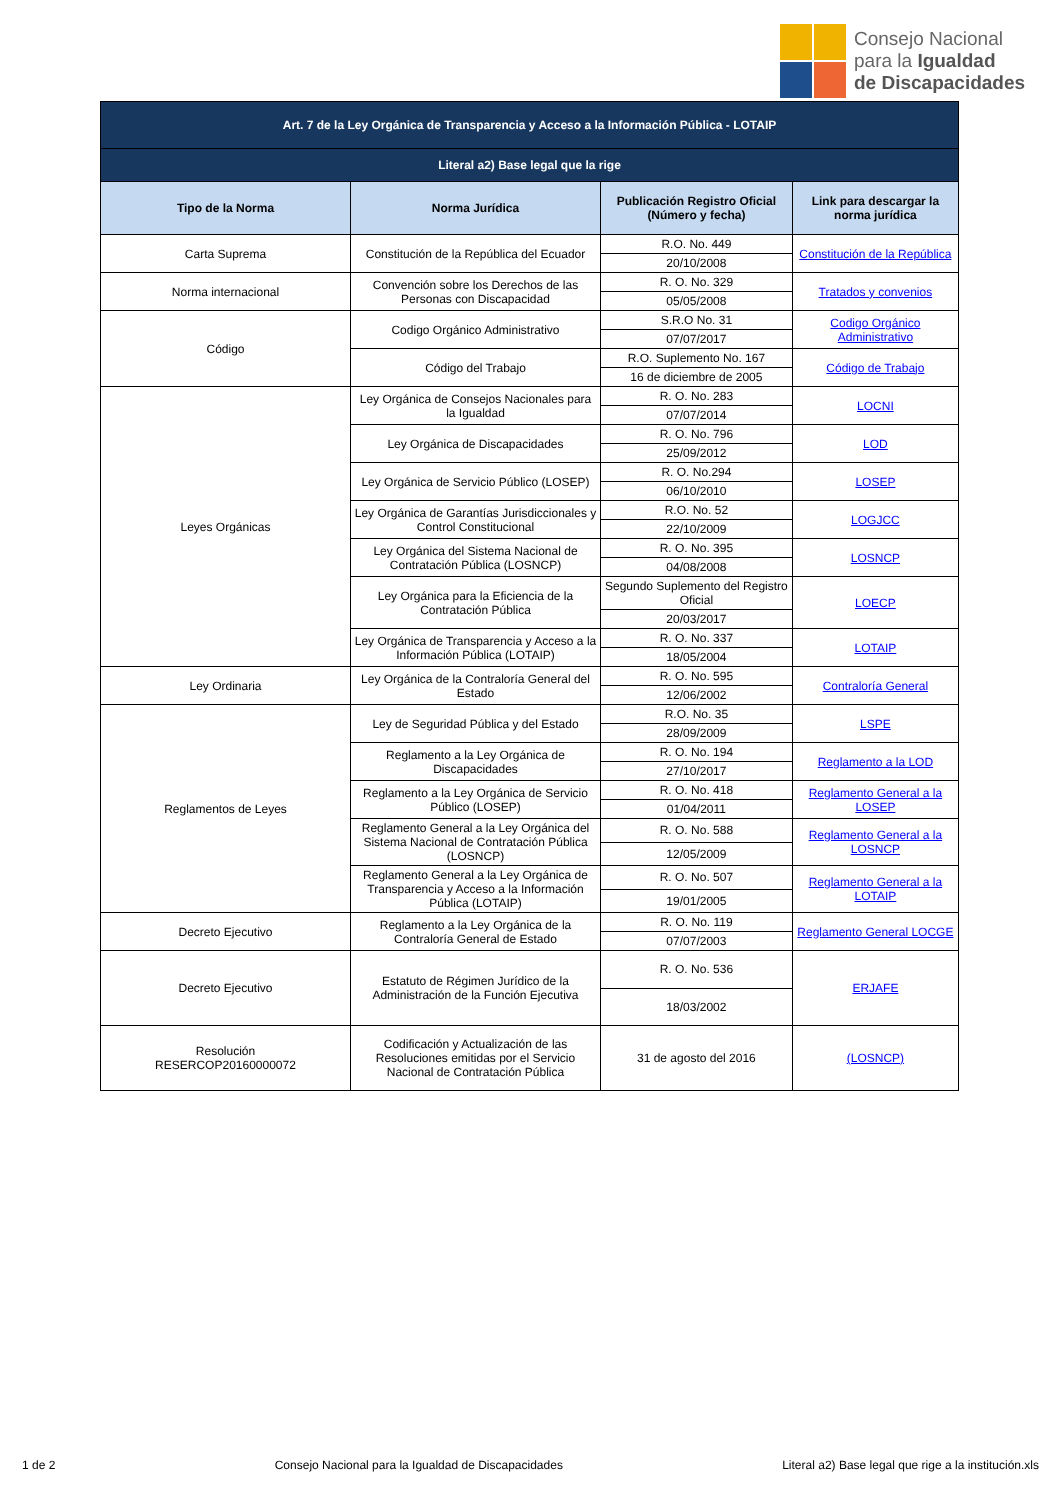Consejo Nacional
para la Igualdad
de Discapacidades
| Art. 7 de la Ley Orgánica de Transparencia y Acceso a la Información Pública - LOTAIP | | | |
| Literal a2) Base legal que la rige | | | |
| Tipo de la Norma | Norma Jurídica | Publicación Registro Oficial (Número y fecha) | Link para descargar la norma jurídica |
| Carta Suprema | Constitución de la República del Ecuador | R.O. No. 449 | Constitución de la República |
| | | 20/10/2008 | |
| Norma internacional | Convención sobre los Derechos de las Personas con Discapacidad | R. O. No. 329 | Tratados y convenios |
| | | 05/05/2008 | |
| Código | Codigo Orgánico Administrativo | S.R.O No. 31 | Codigo Orgánico Administrativo |
| | | 07/07/2017 | |
| | Código del Trabajo | R.O. Suplemento No. 167 | Código de Trabajo |
| | | 16 de diciembre de 2005 | |
| Leyes Orgánicas | Ley Orgánica de Consejos Nacionales para la Igualdad | R. O. No. 283 | LOCNI |
| | | 07/07/2014 | |
| | Ley Orgánica de Discapacidades | R. O. No. 796 | LOD |
| | | 25/09/2012 | |
| | Ley Orgánica de Servicio Público (LOSEP) | R. O. No.294 | LOSEP |
| | | 06/10/2010 | |
| | Ley Orgánica de Garantías Jurisdiccionales y Control Constitucional | R.O. No. 52 | LOGJCC |
| | | 22/10/2009 | |
| | Ley Orgánica del Sistema Nacional de Contratación Pública (LOSNCP) | R. O. No. 395 | LOSNCP |
| | | 04/08/2008 | |
| | Ley Orgánica para la Eficiencia de la Contratación Pública | Segundo Suplemento del Registro Oficial | LOECP |
| | | 20/03/2017 | |
| | Ley Orgánica de Transparencia y Acceso a la Información Pública (LOTAIP) | R. O. No. 337 | LOTAIP |
| | | 18/05/2004 | |
| Ley Ordinaria | Ley Orgánica de la Contraloría General del Estado | R. O. No. 595 | Contraloría General |
| | | 12/06/2002 | |
| Reglamentos de Leyes | Ley de Seguridad Pública y del Estado | R.O. No. 35 | LSPE |
| | | 28/09/2009 | |
| | Reglamento a la Ley Orgánica de Discapacidades | R. O. No. 194 | Reglamento a la LOD |
| | | 27/10/2017 | |
| | Reglamento a la Ley Orgánica de Servicio Público (LOSEP) | R. O. No. 418 | Reglamento General a la LOSEP |
| | | 01/04/2011 | |
| | Reglamento General a la Ley Orgánica del Sistema Nacional de Contratación Pública (LOSNCP) | R. O. No. 588 | Reglamento General a la LOSNCP |
| | | 12/05/2009 | |
| | Reglamento General a la Ley Orgánica de Transparencia y Acceso a la Información Pública (LOTAIP) | R. O. No. 507 | Reglamento General a la LOTAIP |
| | | 19/01/2005 | |
| Decreto Ejecutivo | Reglamento a la Ley Orgánica de la Contraloría General de Estado | R. O. No. 119 | Reglamento General LOCGE |
| | | 07/07/2003 | |
| Decreto Ejecutivo | Estatuto de Régimen Jurídico de la Administración de la Función Ejecutiva | R. O. No. 536 | ERJAFE |
| | | 18/03/2002 | |
| Resolución RESERCOP20160000072 | Codificación y Actualización de las Resoluciones emitidas por el Servicio Nacional de Contratación Pública | 31 de agosto del 2016 | (LOSNCP) |
1 de 2 Consejo Nacional para la Igualdad de Discapacidades Literal a2) Base legal que rige a la institución.xls